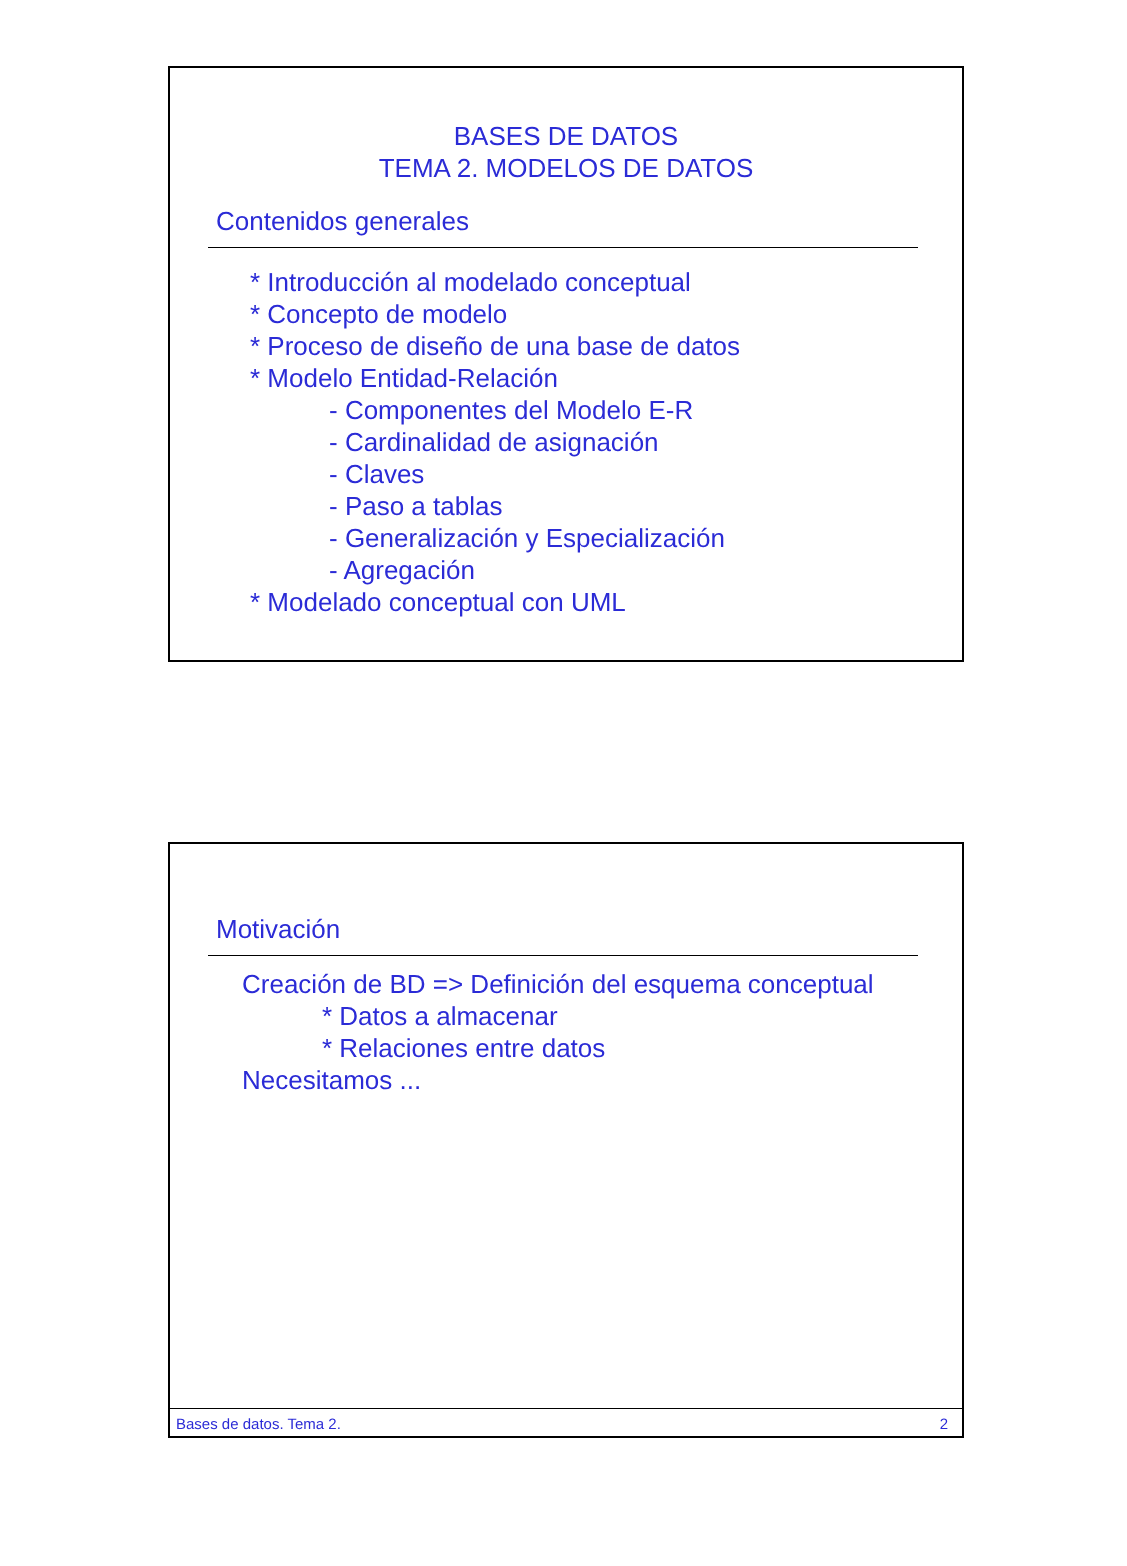BASES DE DATOS
TEMA 2. MODELOS DE DATOS
Contenidos generales
* Introducción al modelado conceptual
* Concepto de modelo
* Proceso de diseño de una base de datos
* Modelo Entidad-Relación
- Componentes del Modelo E-R
- Cardinalidad de asignación
- Claves
- Paso a tablas
- Generalización y Especialización
- Agregación
* Modelado conceptual con UML
Motivación
Creación de BD => Definición del esquema conceptual
* Datos a almacenar
* Relaciones entre datos
Necesitamos ...
Bases de datos. Tema 2. 2